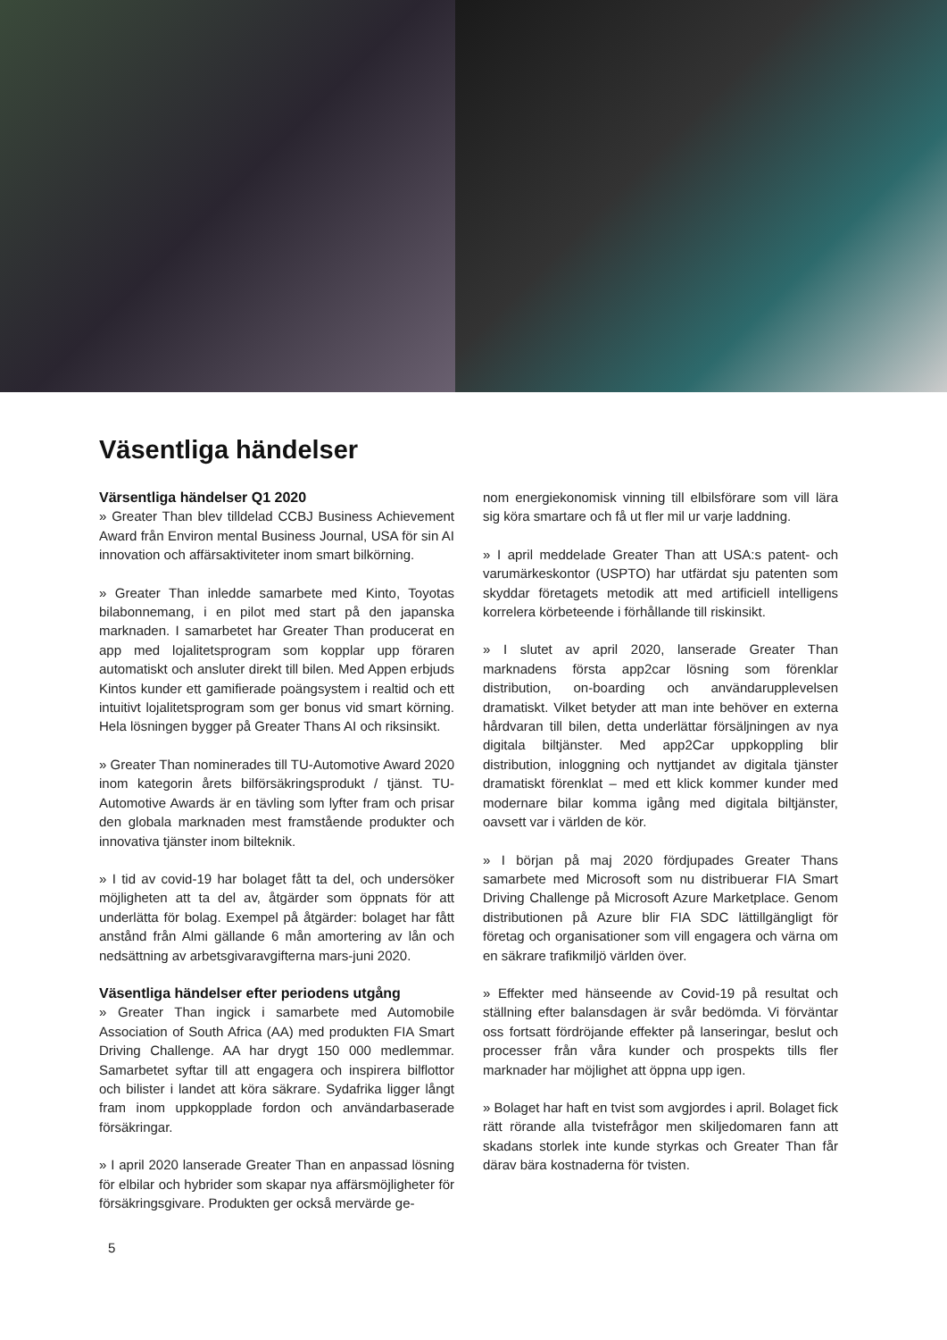Väsentliga händelser
Värsentliga händelser Q1 2020
» Greater Than blev tilldelad CCBJ Business Achievement Award från Environ mental Business Journal, USA för sin AI innovation och affärsaktiviteter inom smart bilkörning.
» Greater Than inledde samarbete med Kinto, Toyotas bilabonnemang, i en pilot med start på den japanska marknaden. I samarbetet har Greater Than producerat en app med lojalitetsprogram som kopplar upp föraren automatiskt och ansluter direkt till bilen. Med Appen erbjuds Kintos kunder ett gamifierade poängsystem i realtid och ett intuitivt lojalitetsprogram som ger bonus vid smart körning. Hela lösningen bygger på Greater Thans AI och riksinsikt.
» Greater Than nominerades till TU-Automotive Award 2020 inom kategorin årets bilförsäkringsprodukt / tjänst. TU-Automotive Awards är en tävling som lyfter fram och prisar den globala marknaden mest framstående produkter och innovativa tjänster inom bilteknik.
» I tid av covid-19 har bolaget fått ta del, och undersöker möjligheten att ta del av, åtgärder som öppnats för att underlätta för bolag. Exempel på åtgärder: bolaget har fått anstånd från Almi gällande 6 mån amortering av lån och nedsättning av arbetsgivaravgifterna mars-juni 2020.
Väsentliga händelser efter periodens utgång
» Greater Than ingick i samarbete med Automobile Association of South Africa (AA) med produkten FIA Smart Driving Challenge. AA har drygt 150 000 medlemmar. Samarbetet syftar till att engagera och inspirera bilflottor och bilister i landet att köra säkrare. Sydafrika ligger långt fram inom uppkopplade fordon och användarbaserade försäkringar.
» I april 2020 lanserade Greater Than en anpassad lösning för elbilar och hybrider som skapar nya affärsmöjligheter för försäkringsgivare. Produkten ger också mervärde ge-
nom energiekonomisk vinning till elbilsförare som vill lära sig köra smartare och få ut fler mil ur varje laddning.
» I april meddelade Greater Than att USA:s patent- och varumärkeskontor (USPTO) har utfärdat sju patenten som skyddar företagets metodik att med artificiell intelligens korrelera körbeteende i förhållande till riskinsikt.
» I slutet av april 2020, lanserade Greater Than marknadens första app2car lösning som förenklar distribution, on-boarding och användarupplevelsen dramatiskt. Vilket betyder att man inte behöver en externa hårdvaran till bilen, detta underlättar försäljningen av nya digitala biltjänster. Med app2Car uppkoppling blir distribution, inloggning och nyttjandet av digitala tjänster dramatiskt förenklat – med ett klick kommer kunder med modernare bilar komma igång med digitala biltjänster, oavsett var i världen de kör.
» I början på maj 2020 fördjupades Greater Thans samarbete med Microsoft som nu distribuerar FIA Smart Driving Challenge på Microsoft Azure Marketplace. Genom distributionen på Azure blir FIA SDC lättillgängligt för företag och organisationer som vill engagera och värna om en säkrare trafikmiljö världen över.
» Effekter med hänseende av Covid-19 på resultat och ställning efter balansdagen är svår bedömda. Vi förväntar oss fortsatt fördröjande effekter på lanseringar, beslut och processer från våra kunder och prospekts tills fler marknader har möjlighet att öppna upp igen.
» Bolaget har haft en tvist som avgjordes i april. Bolaget fick rätt rörande alla tvistefrågor men skiljedomaren fann att skadans storlek inte kunde styrkas och Greater Than får därav bära kostnaderna för tvisten.
5